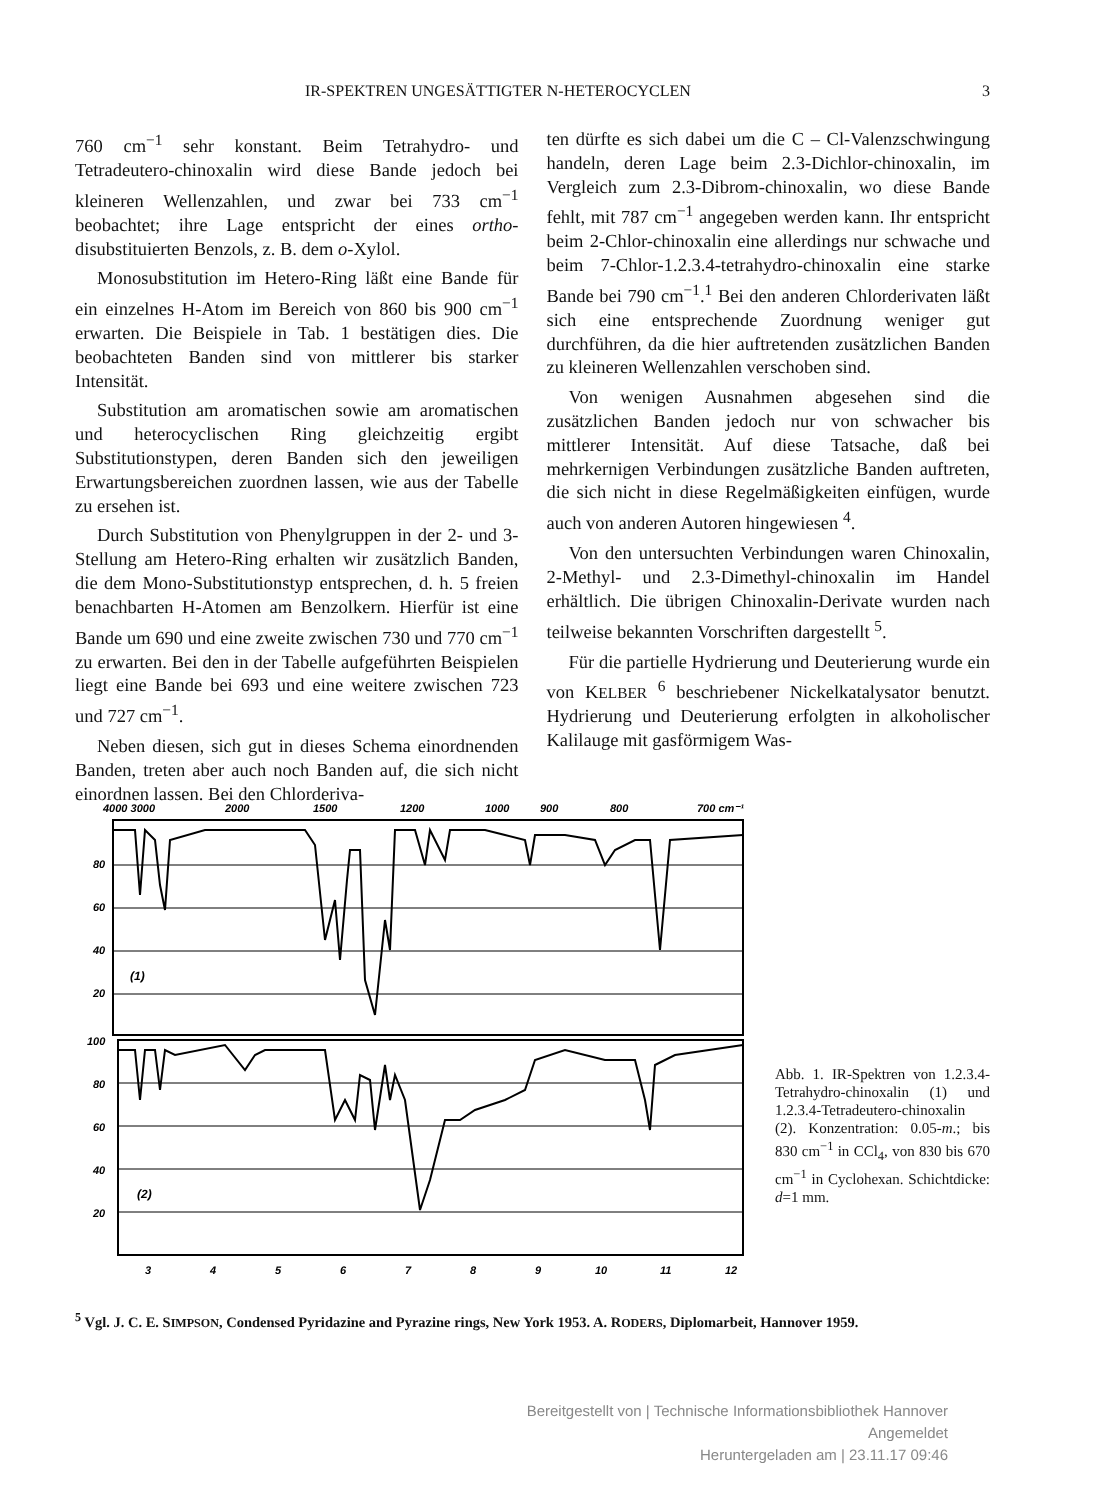IR-SPEKTREN UNGESÄTTIGTER N-HETEROCYCLEN 3
760 cm<sup>−1</sup> sehr konstant. Beim Tetrahydro- und Tetradeutero-chinoxalin wird diese Bande jedoch bei kleineren Wellenzahlen, und zwar bei 733 cm<sup>−1</sup> beobachtet; ihre Lage entspricht der eines ortho-disubstituierten Benzols, z. B. dem o-Xylol.
Monosubstitution im Hetero-Ring läßt eine Bande für ein einzelnes H-Atom im Bereich von 860 bis 900 cm<sup>−1</sup> erwarten. Die Beispiele in Tab. 1 bestätigen dies. Die beobachteten Banden sind von mittlerer bis starker Intensität.
Substitution am aromatischen sowie am aromatischen und heterocyclischen Ring gleichzeitig ergibt Substitutionstypen, deren Banden sich den jeweiligen Erwartungsbereichen zuordnen lassen, wie aus der Tabelle zu ersehen ist.
Durch Substitution von Phenylgruppen in der 2- und 3-Stellung am Hetero-Ring erhalten wir zusätzlich Banden, die dem Mono-Substitutionstyp entsprechen, d. h. 5 freien benachbarten H-Atomen am Benzolkern. Hierfür ist eine Bande um 690 und eine zweite zwischen 730 und 770 cm<sup>−1</sup> zu erwarten. Bei den in der Tabelle aufgeführten Beispielen liegt eine Bande bei 693 und eine weitere zwischen 723 und 727 cm<sup>−1</sup>.
Neben diesen, sich gut in dieses Schema einordnenden Banden, treten aber auch noch Banden auf, die sich nicht einordnen lassen. Bei den Chlorderiva-
ten dürfte es sich dabei um die C – Cl-Valenzschwingung handeln, deren Lage beim 2.3-Dichlor-chinoxalin, im Vergleich zum 2.3-Dibrom-chinoxalin, wo diese Bande fehlt, mit 787 cm<sup>−1</sup> angegeben werden kann. Ihr entspricht beim 2-Chlor-chinoxalin eine allerdings nur schwache und beim 7-Chlor-1.2.3.4-tetrahydro-chinoxalin eine starke Bande bei 790 cm<sup>−1</sup>.<sup>1</sup> Bei den anderen Chlorderivaten läßt sich eine entsprechende Zuordnung weniger gut durchführen, da die hier auftretenden zusätzlichen Banden zu kleineren Wellenzahlen verschoben sind.
Von wenigen Ausnahmen abgesehen sind die zusätzlichen Banden jedoch nur von schwacher bis mittlerer Intensität. Auf diese Tatsache, daß bei mehrkernigen Verbindungen zusätzliche Banden auftreten, die sich nicht in diese Regelmäßigkeiten einfügen, wurde auch von anderen Autoren hingewiesen <sup>4</sup>.
Von den untersuchten Verbindungen waren Chinoxalin, 2-Methyl- und 2.3-Dimethyl-chinoxalin im Handel erhältlich. Die übrigen Chinoxalin-Derivate wurden nach teilweise bekannten Vorschriften dargestellt <sup>5</sup>.
Für die partielle Hydrierung und Deuterierung wurde ein von KELBER <sup>6</sup> beschriebener Nickelkatalysator benutzt. Hydrierung und Deuterierung erfolgten in alkoholischer Kalilauge mit gasförmigem Was-
4000 3000
2000
1500
1200
1000
900
800
700 cm⁻¹
80
60
40
20
100
80
60
40
20
(1)
(2)
3
4
5
6
7
8
9
10
11
12
Abb. 1. IR-Spektren von 1.2.3.4-Tetrahydro-chinoxalin (1) und 1.2.3.4-Tetradeutero-chinoxalin (2). Konzentration: 0.05-m.; bis 830 cm<sup>−1</sup> in CCl<sub>4</sub>, von 830 bis 670 cm<sup>−1</sup> in Cyclohexan. Schichtdicke: d=1 mm.
<sup>5</sup> Vgl. J. C. E. SIMPSON, Condensed Pyridazine and Pyrazine rings, New York 1953. A. RODERS, Diplomarbeit, Hannover 1959.
Bereitgestellt von | Technische Informationsbibliothek Hannover
Angemeldet
Heruntergeladen am | 23.11.17 09:46